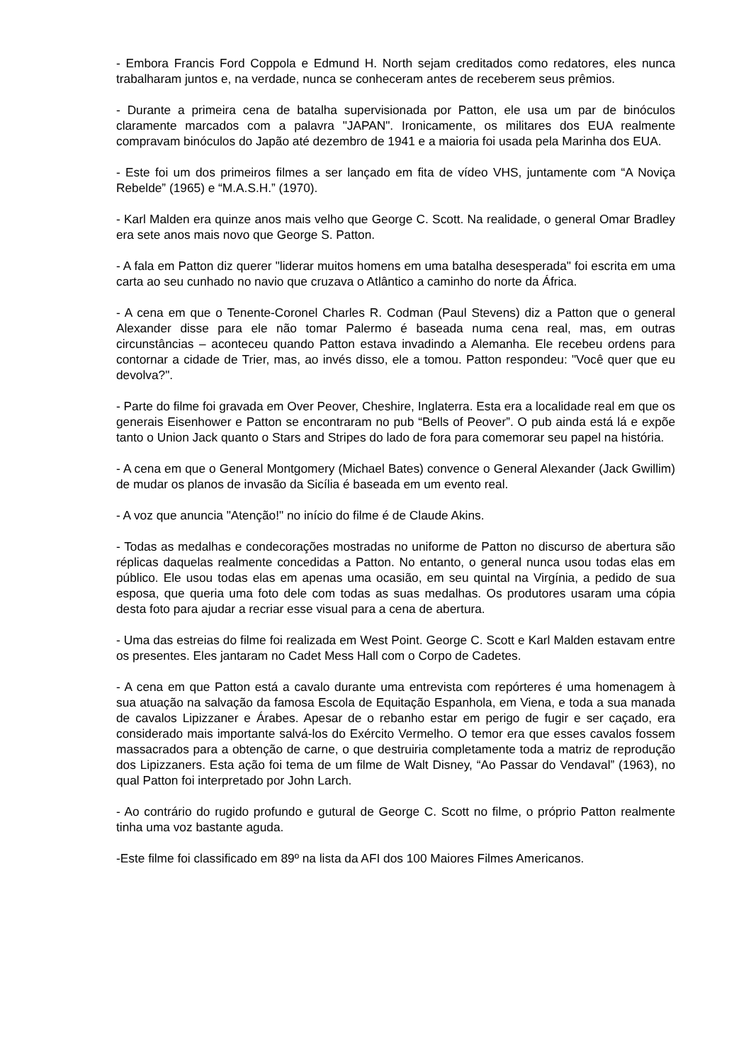- Embora Francis Ford Coppola e Edmund H. North sejam creditados como redatores, eles nunca trabalharam juntos e, na verdade, nunca se conheceram antes de receberem seus prêmios.
- Durante a primeira cena de batalha supervisionada por Patton, ele usa um par de binóculos claramente marcados com a palavra "JAPAN". Ironicamente, os militares dos EUA realmente compravam binóculos do Japão até dezembro de 1941 e a maioria foi usada pela Marinha dos EUA.
- Este foi um dos primeiros filmes a ser lançado em fita de vídeo VHS, juntamente com “A Noviça Rebelde” (1965) e “M.A.S.H.” (1970).
- Karl Malden era quinze anos mais velho que George C. Scott. Na realidade, o general Omar Bradley era sete anos mais novo que George S. Patton.
- A fala em Patton diz querer "liderar muitos homens em uma batalha desesperada" foi escrita em uma carta ao seu cunhado no navio que cruzava o Atlântico a caminho do norte da África.
- A cena em que o Tenente-Coronel Charles R. Codman (Paul Stevens) diz a Patton que o general Alexander disse para ele não tomar Palermo é baseada numa cena real, mas, em outras circunstâncias – aconteceu quando Patton estava invadindo a Alemanha. Ele recebeu ordens para contornar a cidade de Trier, mas, ao invés disso, ele a tomou. Patton respondeu: "Você quer que eu devolva?".
- Parte do filme foi gravada em Over Peover, Cheshire, Inglaterra. Esta era a localidade real em que os generais Eisenhower e Patton se encontraram no pub “Bells of Peover”. O pub ainda está lá e expõe tanto o Union Jack quanto o Stars and Stripes do lado de fora para comemorar seu papel na história.
- A cena em que o General Montgomery (Michael Bates) convence o General Alexander (Jack Gwillim) de mudar os planos de invasão da Sicília é baseada em um evento real.
- A voz que anuncia "Atenção!" no início do filme é de Claude Akins.
- Todas as medalhas e condecorações mostradas no uniforme de Patton no discurso de abertura são réplicas daquelas realmente concedidas a Patton. No entanto, o general nunca usou todas elas em público. Ele usou todas elas em apenas uma ocasião, em seu quintal na Virgínia, a pedido de sua esposa, que queria uma foto dele com todas as suas medalhas. Os produtores usaram uma cópia desta foto para ajudar a recriar esse visual para a cena de abertura.
- Uma das estreias do filme foi realizada em West Point. George C. Scott e Karl Malden estavam entre os presentes. Eles jantaram no Cadet Mess Hall com o Corpo de Cadetes.
- A cena em que Patton está a cavalo durante uma entrevista com repórteres é uma homenagem à sua atuação na salvação da famosa Escola de Equitação Espanhola, em Viena, e toda a sua manada de cavalos Lipizzaner e Árabes. Apesar de o rebanho estar em perigo de fugir e ser caçado, era considerado mais importante salvá-los do Exército Vermelho. O temor era que esses cavalos fossem massacrados para a obtenção de carne, o que destruiria completamente toda a matriz de reprodução dos Lipizzaners. Esta ação foi tema de um filme de Walt Disney, “Ao Passar do Vendaval” (1963), no qual Patton foi interpretado por John Larch.
- Ao contrário do rugido profundo e gutural de George C. Scott no filme, o próprio Patton realmente tinha uma voz bastante aguda.
-Este filme foi classificado em 89º na lista da AFI dos 100 Maiores Filmes Americanos.